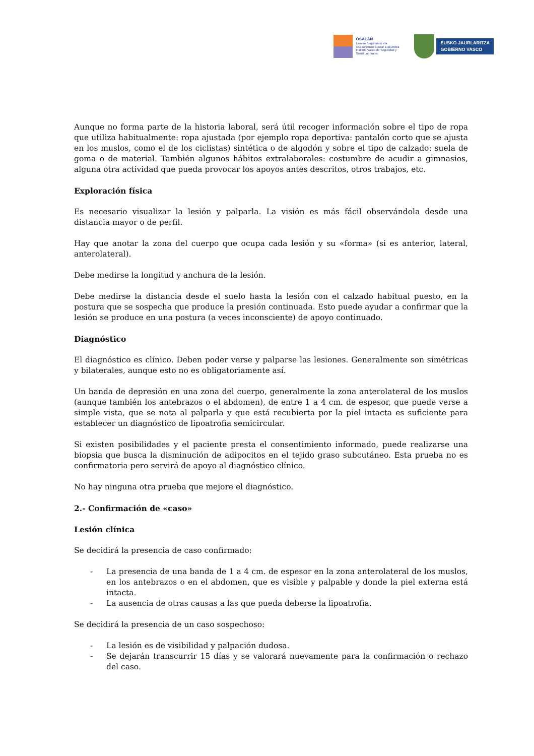OSALAN
Laneko Segurtasun eta
Osasunerako Euskal Erakundea
Instituto Vasco de Seguridad y
Salud Laborales
EUSKO JAURLARITZA
GOBIERNO VASCO
Aunque no forma parte de la historia laboral, será útil recoger información sobre el tipo de ropa que utiliza habitualmente: ropa ajustada (por ejemplo ropa deportiva: pantalón corto que se ajusta en los muslos, como el de los ciclistas) sintética o de algodón y sobre el tipo de calzado: suela de goma o de material. También algunos hábitos extralaborales: costumbre de acudir a gimnasios, alguna otra actividad que pueda provocar los apoyos antes descritos, otros trabajos, etc.
Exploración física
Es necesario visualizar la lesión y palparla. La visión es más fácil observándola desde una distancia mayor o de perfil.
Hay que anotar la zona del cuerpo que ocupa cada lesión y su «forma» (si es anterior, lateral, anterolateral).
Debe medirse la longitud y anchura de la lesión.
Debe medirse la distancia desde el suelo hasta la lesión con el calzado habitual puesto, en la postura que se sospecha que produce la presión continuada. Esto puede ayudar a confirmar que la lesión se produce en una postura (a veces inconsciente) de apoyo continuado.
Diagnóstico
El diagnóstico es clínico. Deben poder verse y palparse las lesiones. Generalmente son simétricas y bilaterales, aunque esto no es obligatoriamente así.
Un banda de depresión en una zona del cuerpo, generalmente la zona anterolateral de los muslos (aunque también los antebrazos o el abdomen), de entre 1 a 4 cm. de espesor, que puede verse a simple vista, que se nota al palparla y que está recubierta por la piel intacta es suficiente para establecer un diagnóstico de lipoatrofia semicircular.
Si existen posibilidades y el paciente presta el consentimiento informado, puede realizarse una biopsia que busca la disminución de adipocitos en el tejido graso subcutáneo. Esta prueba no es confirmatoria pero servirá de apoyo al diagnóstico clínico.
No hay ninguna otra prueba que mejore el diagnóstico.
2.- Confirmación de «caso»
Lesión clínica
Se decidirá la presencia de caso confirmado:
- La presencia de una banda de 1 a 4 cm. de espesor en la zona anterolateral de los muslos, en los antebrazos o en el abdomen, que es visible y palpable y donde la piel externa está intacta.
- La ausencia de otras causas a las que pueda deberse la lipoatrofia.
Se decidirá la presencia de un caso sospechoso:
- La lesión es de visibilidad y palpación dudosa.
- Se dejarán transcurrir 15 días y se valorará nuevamente para la confirmación o rechazo del caso.